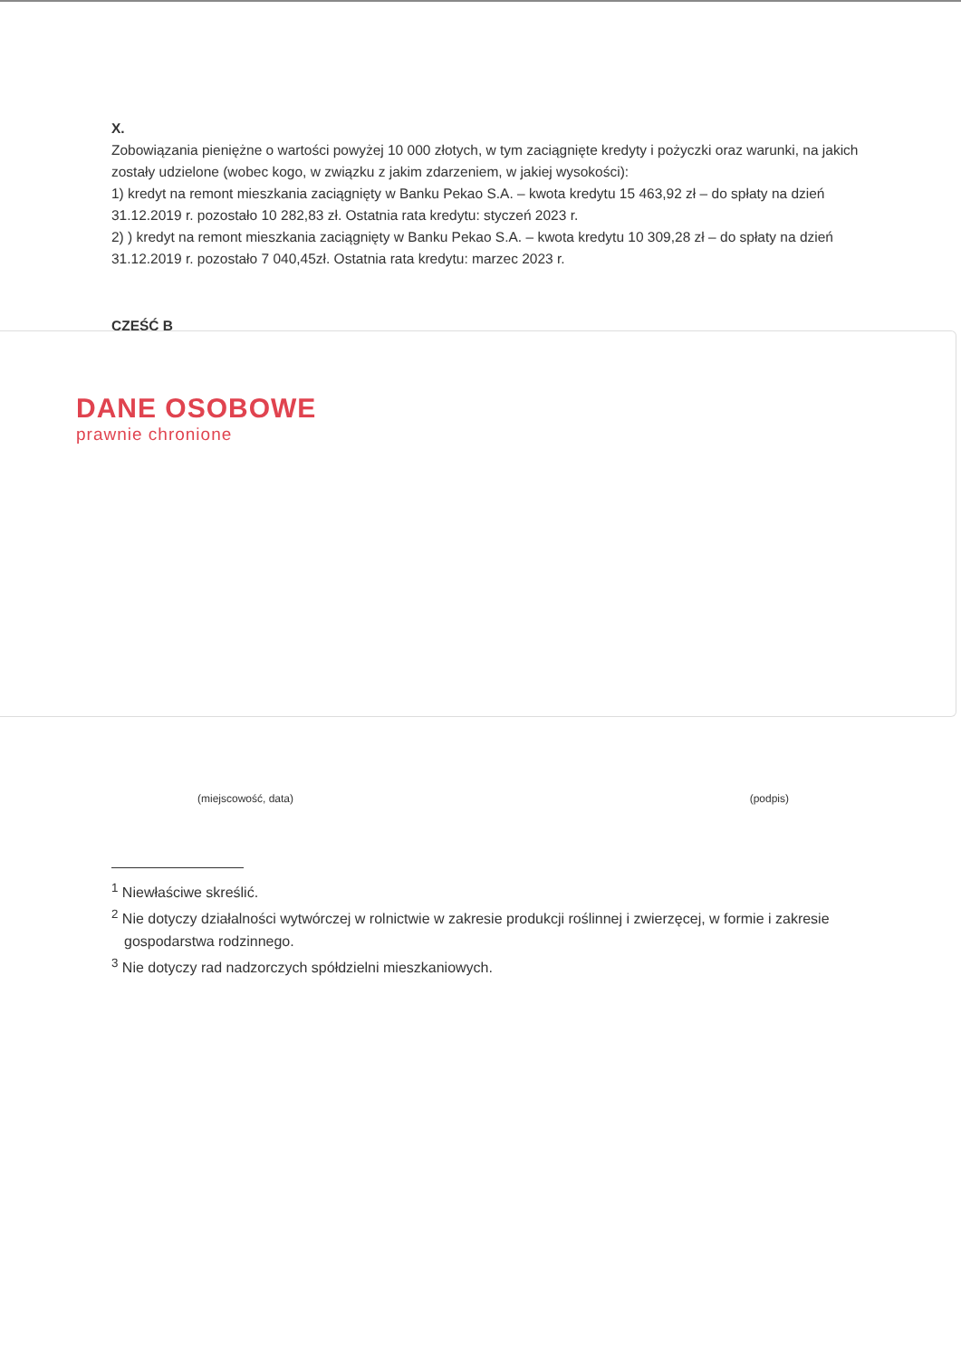X.
Zobowiązania pieniężne o wartości powyżej 10 000 złotych, w tym zaciągnięte kredyty i pożyczki oraz warunki, na jakich zostały udzielone (wobec kogo, w związku z jakim zdarzeniem, w jakiej wysokości):
1) kredyt na remont mieszkania zaciągnięty w Banku Pekao S.A. – kwota kredytu 15 463,92 zł – do spłaty na dzień 31.12.2019 r. pozostało 10 282,83 zł. Ostatnia rata kredytu: styczeń 2023 r.
2) ) kredyt na remont mieszkania zaciągnięty w Banku Pekao S.A. – kwota kredytu 10 309,28 zł – do spłaty na dzień 31.12.2019 r. pozostało 7 040,45zł. Ostatnia rata kredytu: marzec 2023 r.
CZĘŚĆ B
DANE OSOBOWE
prawnie chronione
(miejscowość, data) (podpis)
<sup>1</sup> Niewłaściwe skreślić.
<sup>2</sup> Nie dotyczy działalności wytwórczej w rolnictwie w zakresie produkcji roślinnej i zwierzęcej, w formie i zakresie gospodarstwa rodzinnego.
<sup>3</sup> Nie dotyczy rad nadzorczych spółdzielni mieszkaniowych.